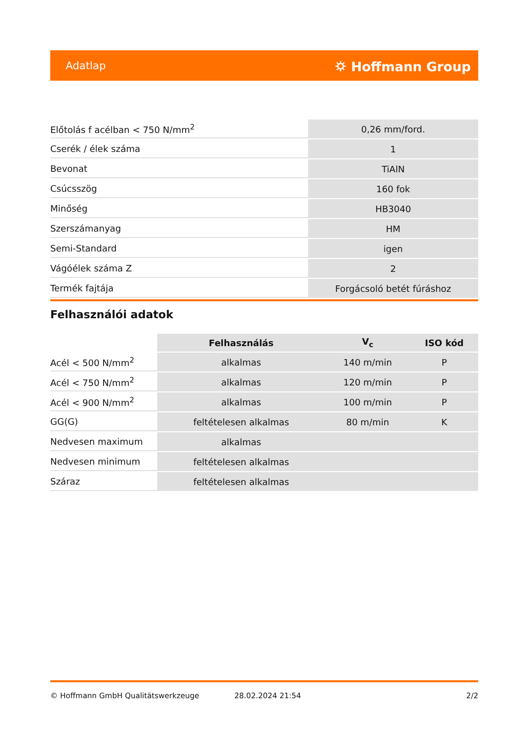Adatlap ⛭ Hoffmann Group
| Előtolás f acélban < 750 N/mm<sup>2</sup> | 0,26 mm/ford. |
| Cserék / élek száma | 1 |
| Bevonat | TiAlN |
| Csúcsszög | 160 fok |
| Minőség | HB3040 |
| Szerszámanyag | HM |
| Semi-Standard | igen |
| Vágóélek száma Z | 2 |
| Termék fajtája | Forgácsoló betét fúráshoz |
Felhasználói adatok
| | Felhasználás | V<sub>c</sub> | ISO kód |
| --- | --- | --- | --- |
| Acél < 500 N/mm<sup>2</sup> | alkalmas | 140 m/min | P |
| Acél < 750 N/mm<sup>2</sup> | alkalmas | 120 m/min | P |
| Acél < 900 N/mm<sup>2</sup> | alkalmas | 100 m/min | P |
| GG(G) | feltételesen alkalmas | 80 m/min | K |
| Nedvesen maximum | alkalmas | | |
| Nedvesen minimum | feltételesen alkalmas | | |
| Száraz | feltételesen alkalmas | | |
© Hoffmann GmbH Qualitätswerkzeuge 28.02.2024 21:54 2/2